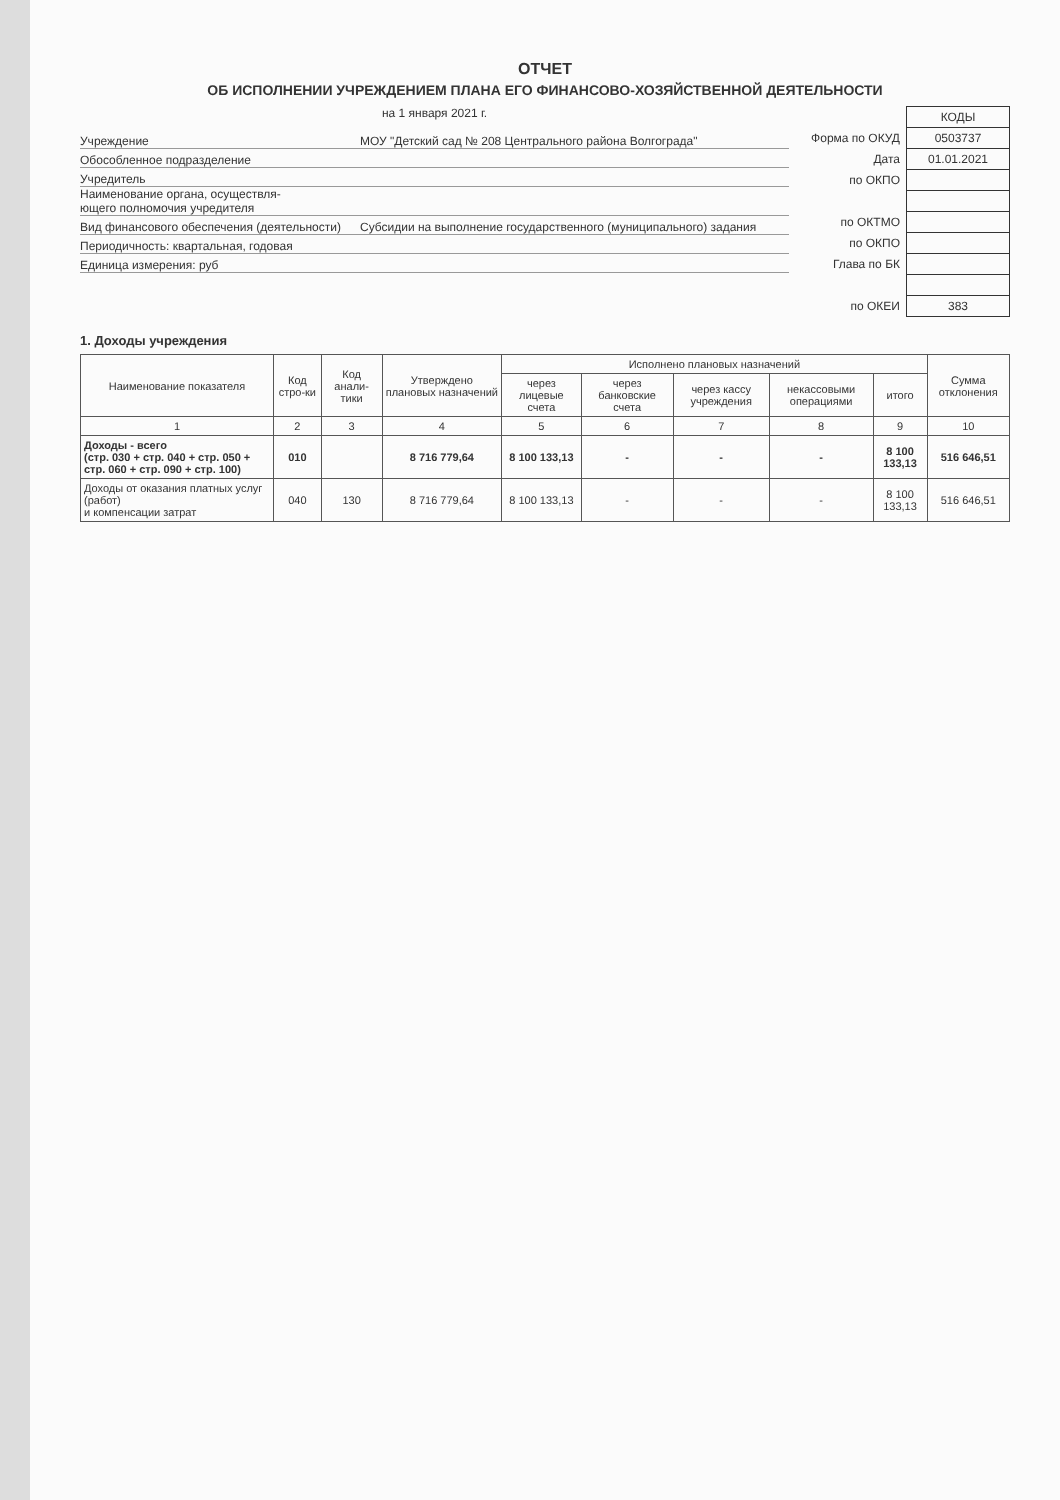ОТЧЕТ
ОБ ИСПОЛНЕНИИ УЧРЕЖДЕНИЕМ ПЛАНА ЕГО ФИНАНСОВО-ХОЗЯЙСТВЕННОЙ ДЕЯТЕЛЬНОСТИ
на 1 января 2021 г.
Учреждение МОУ "Детский сад № 208 Центрального района Волгограда"
Обособленное подразделение
Учредитель
Наименование органа, осуществля-
ющего полномочия учредителя
Вид финансового обеспечения (деятельности) Субсидии на выполнение государственного (муниципального) задания
Периодичность: квартальная, годовая
Единица измерения: руб
| | КОДЫ |
| Форма по ОКУД | 0503737 |
| Дата | 01.01.2021 |
| по ОКПО | |
| по ОКТМО | |
| по ОКПО | |
| Глава по БК | |
| по ОКЕИ | 383 |
1. Доходы учреждения
| Наименование показателя | Код стро-ки | Код анали-тики | Утверждено плановых назначений | Исполнено плановых назначений | | | | | Сумма отклонения |
| --- | --- | --- | --- | --- | --- | --- | --- | --- | --- |
| | | | | через лицевые счета | через банковские счета | через кассу учреждения | некассовыми операциями | итого | |
| 1 | 2 | 3 | 4 | 5 | 6 | 7 | 8 | 9 | 10 |
| Доходы - всего (стр. 030 + стр. 040 + стр. 050 + стр. 060 + стр. 090 + стр. 100) | 010 | | 8 716 779,64 | 8 100 133,13 | - | - | - | 8 100 133,13 | 516 646,51 |
| Доходы от оказания платных услуг (работ) и компенсации затрат | 040 | 130 | 8 716 779,64 | 8 100 133,13 | - | - | - | 8 100 133,13 | 516 646,51 |